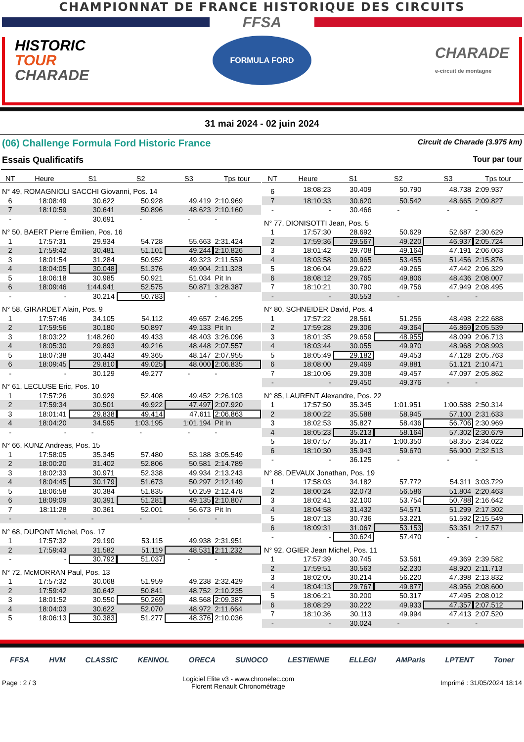CHAMPIONNAT DE FRANCE HISTORIQUE DES CIRCUITS
FFSA
HISTORIC
TOUR
CHARADE
FORMULA FORD
CHARADE
e-circuit de montagne
31 mai 2024 - 02 juin 2024
(06) Challenge Formula Ford Historic France Circuit de Charade (3.975 km)
Essais Qualificatifs Tour par tour
| NT | Heure | S1 | S2 | S3 | Tps tour |
| --- | --- | --- | --- | --- | --- |
| N° 49, ROMAGNIOLI SACCHI Giovanni, Pos. 14 | | | | | |
| 6 | 18:08:49 | 30.622 | 50.928 | 49.419 | 2:10.969 |
| 7 | 18:10:59 | 30.641 | 50.896 | 48.623 | 2:10.160 |
| - | - | 30.691 | - | - | - |
| N° 50, BAERT Pierre Émilien, Pos. 16 | | | | | |
| 1 | 17:57:31 | 29.934 | 54.728 | 55.663 | 2:31.424 |
| 2 | 17:59:42 | 30.481 | 51.101 | 49.244 | 2:10.826 |
| 3 | 18:01:54 | 31.284 | 50.952 | 49.323 | 2:11.559 |
| 4 | 18:04:05 | 30.048 | 51.376 | 49.904 | 2:11.328 |
| 5 | 18:06:18 | 30.985 | 50.921 | 51.034 | Pit In |
| 6 | 18:09:46 | 1:44.941 | 52.575 | 50.871 | 3:28.387 |
| - | - | 30.214 | 50.783 | - | - |
| N° 58, GIRARDET Alain, Pos. 9 | | | | | |
| 1 | 17:57:46 | 34.105 | 54.112 | 49.657 | 2:46.295 |
| 2 | 17:59:56 | 30.180 | 50.897 | 49.133 | Pit In |
| 3 | 18:03:22 | 1:48.260 | 49.433 | 48.403 | 3:26.096 |
| 4 | 18:05:30 | 29.893 | 49.216 | 48.448 | 2:07.557 |
| 5 | 18:07:38 | 30.443 | 49.365 | 48.147 | 2:07.955 |
| 6 | 18:09:45 | 29.810 | 49.025 | 48.000 | 2:06.835 |
| - | - | 30.129 | 49.277 | - | - |
| N° 61, LECLUSE Eric, Pos. 10 | | | | | |
| 1 | 17:57:26 | 30.929 | 52.408 | 49.452 | 2:26.103 |
| 2 | 17:59:34 | 30.501 | 49.922 | 47.497 | 2:07.920 |
| 3 | 18:01:41 | 29.838 | 49.414 | 47.611 | 2:06.863 |
| 4 | 18:04:20 | 34.595 | 1:03.195 | 1:01.194 | Pit In |
| - | - | - | - | - | - |
| N° 66, KUNZ Andreas, Pos. 15 | | | | | |
| 1 | 17:58:05 | 35.345 | 57.480 | 53.188 | 3:05.549 |
| 2 | 18:00:20 | 31.402 | 52.806 | 50.581 | 2:14.789 |
| 3 | 18:02:33 | 30.971 | 52.338 | 49.934 | 2:13.243 |
| 4 | 18:04:45 | 30.179 | 51.673 | 50.297 | 2:12.149 |
| 5 | 18:06:58 | 30.384 | 51.835 | 50.259 | 2:12.478 |
| 6 | 18:09:09 | 30.391 | 51.281 | 49.135 | 2:10.807 |
| 7 | 18:11:28 | 30.361 | 52.001 | 56.673 | Pit In |
| - | - | - | - | - | - |
| N° 68, DUPONT Michel, Pos. 17 | | | | | |
| 1 | 17:57:32 | 29.190 | 53.115 | 49.938 | 2:31.951 |
| 2 | 17:59:43 | 31.582 | 51.119 | 48.531 | 2:11.232 |
| - | - | 30.792 | 51.037 | - | - |
| N° 72, McMORRAN Paul, Pos. 13 | | | | | |
| 1 | 17:57:32 | 30.068 | 51.959 | 49.238 | 2:32.429 |
| 2 | 17:59:42 | 30.642 | 50.841 | 48.752 | 2:10.235 |
| 3 | 18:01:52 | 30.550 | 50.269 | 48.568 | 2:09.387 |
| 4 | 18:04:03 | 30.622 | 52.070 | 48.972 | 2:11.664 |
| 5 | 18:06:13 | 30.383 | 51.277 | 48.376 | 2:10.036 |
| NT | Heure | S1 | S2 | S3 | Tps tour |
| --- | --- | --- | --- | --- | --- |
| 6 | 18:08:23 | 30.409 | 50.790 | 48.738 | 2:09.937 |
| 7 | 18:10:33 | 30.620 | 50.542 | 48.665 | 2:09.827 |
| - | - | 30.466 | - | - | - |
| N° 77, DIONISOTTI Jean, Pos. 5 | | | | | |
| 1 | 17:57:30 | 28.692 | 50.629 | 52.687 | 2:30.629 |
| 2 | 17:59:36 | 29.567 | 49.220 | 46.937 | 2:05.724 |
| 3 | 18:01:42 | 29.708 | 49.164 | 47.191 | 2:06.063 |
| 4 | 18:03:58 | 30.965 | 53.455 | 51.456 | 2:15.876 |
| 5 | 18:06:04 | 29.622 | 49.265 | 47.442 | 2:06.329 |
| 6 | 18:08:12 | 29.765 | 49.806 | 48.436 | 2:08.007 |
| 7 | 18:10:21 | 30.790 | 49.756 | 47.949 | 2:08.495 |
| - | - | 30.553 | - | - | - |
| N° 80, SCHNEIDER David, Pos. 4 | | | | | |
| 1 | 17:57:22 | 28.561 | 51.256 | 48.498 | 2:22.688 |
| 2 | 17:59:28 | 29.306 | 49.364 | 46.869 | 2:05.539 |
| 3 | 18:01:35 | 29.659 | 48.955 | 48.099 | 2:06.713 |
| 4 | 18:03:44 | 30.055 | 49.970 | 48.968 | 2:08.993 |
| 5 | 18:05:49 | 29.182 | 49.453 | 47.128 | 2:05.763 |
| 6 | 18:08:00 | 29.469 | 49.881 | 51.121 | 2:10.471 |
| 7 | 18:10:06 | 29.308 | 49.457 | 47.097 | 2:05.862 |
| - | - | 29.450 | 49.376 | - | - |
| N° 85, LAURENT Alexandre, Pos. 22 | | | | | |
| 1 | 17:57:50 | 35.345 | 1:01.951 | 1:00.588 | 2:50.314 |
| 2 | 18:00:22 | 35.588 | 58.945 | 57.100 | 2:31.633 |
| 3 | 18:02:53 | 35.827 | 58.436 | 56.706 | 2:30.969 |
| 4 | 18:05:23 | 35.213 | 58.164 | 57.302 | 2:30.679 |
| 5 | 18:07:57 | 35.317 | 1:00.350 | 58.355 | 2:34.022 |
| 6 | 18:10:30 | 35.943 | 59.670 | 56.900 | 2:32.513 |
| - | - | 36.125 | - | - | - |
| N° 88, DEVAUX Jonathan, Pos. 19 | | | | | |
| 1 | 17:58:03 | 34.182 | 57.772 | 54.311 | 3:03.729 |
| 2 | 18:00:24 | 32.073 | 56.586 | 51.804 | 2:20.463 |
| 3 | 18:02:41 | 32.100 | 53.754 | 50.788 | 2:16.642 |
| 4 | 18:04:58 | 31.432 | 54.571 | 51.299 | 2:17.302 |
| 5 | 18:07:13 | 30.736 | 53.221 | 51.592 | 2:15.549 |
| 6 | 18:09:31 | 31.067 | 53.153 | 53.351 | 2:17.571 |
| - | - | 30.624 | 57.470 | - | - |
| N° 92, OGIER Jean Michel, Pos. 11 | | | | | |
| 1 | 17:57:39 | 30.745 | 53.561 | 49.369 | 2:39.582 |
| 2 | 17:59:51 | 30.563 | 52.230 | 48.920 | 2:11.713 |
| 3 | 18:02:05 | 30.214 | 56.220 | 47.398 | 2:13.832 |
| 4 | 18:04:13 | 29.767 | 49.877 | 48.956 | 2:08.600 |
| 5 | 18:06:21 | 30.200 | 50.317 | 47.495 | 2:08.012 |
| 6 | 18:08:29 | 30.222 | 49.933 | 47.357 | 2:07.512 |
| 7 | 18:10:36 | 30.113 | 49.994 | 47.413 | 2:07.520 |
| - | - | 30.024 | - | - | - |
FFSA HVM CLASSIC KENNOL ORECA SUNOCO LESTIENNE ELLEGI AMParis LPTENT Toner
Page : 2 / 3 Logiciel Elite v3 - www.chronelec.com
Florent Renault Chronométrage Imprimé : 31/05/2024 18:14